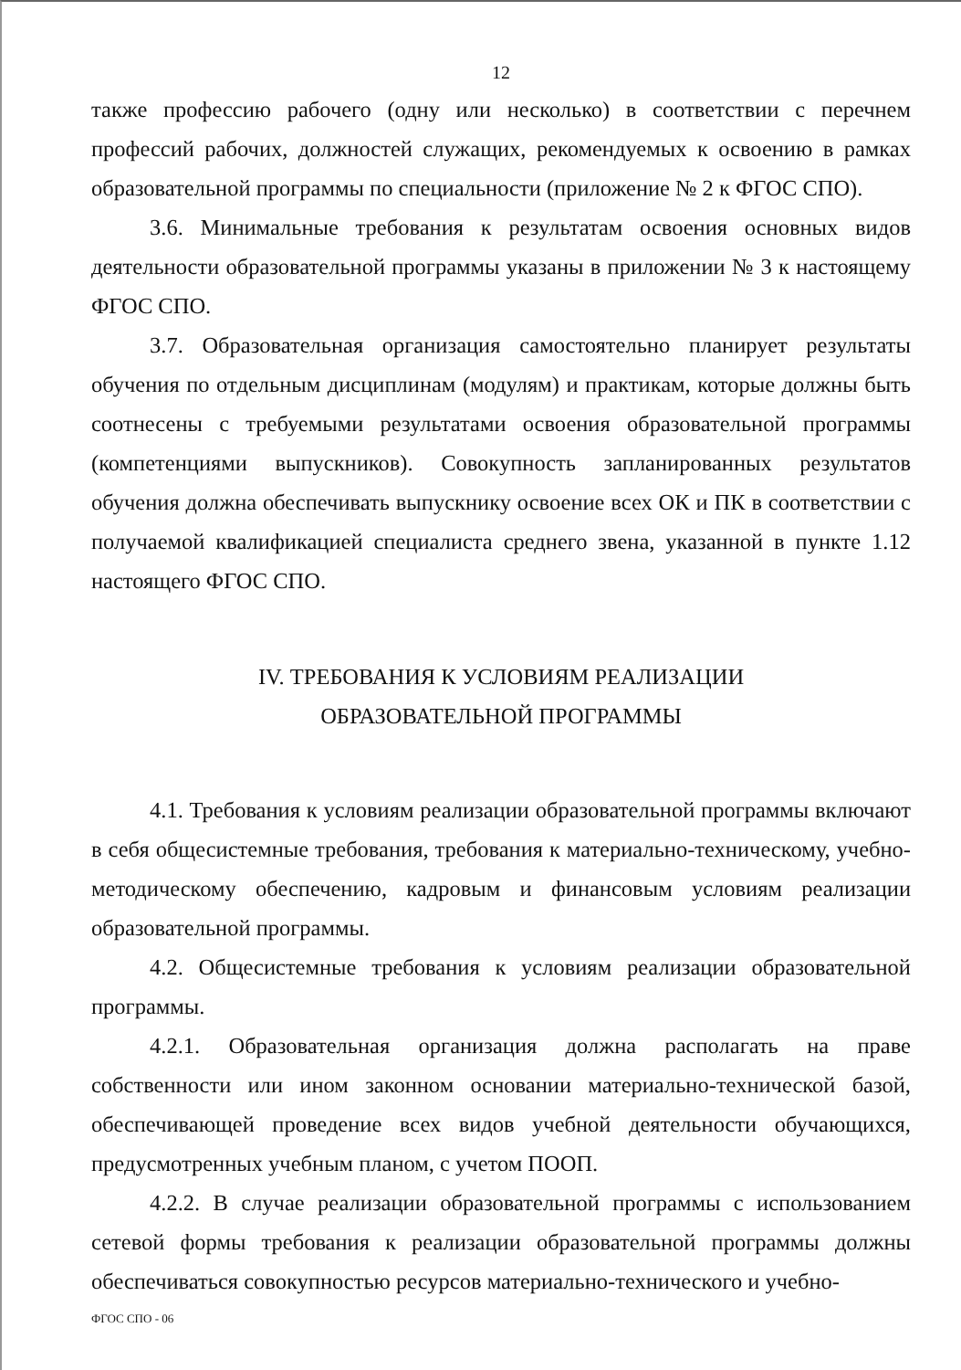12
также профессию рабочего (одну или несколько) в соответствии с перечнем профессий рабочих, должностей служащих, рекомендуемых к освоению в рамках образовательной программы по специальности (приложение № 2 к ФГОС СПО).
3.6. Минимальные требования к результатам освоения основных видов деятельности образовательной программы указаны в приложении № 3 к настоящему ФГОС СПО.
3.7. Образовательная организация самостоятельно планирует результаты обучения по отдельным дисциплинам (модулям) и практикам, которые должны быть соотнесены с требуемыми результатами освоения образовательной программы (компетенциями выпускников). Совокупность запланированных результатов обучения должна обеспечивать выпускнику освоение всех ОК и ПК в соответствии с получаемой квалификацией специалиста среднего звена, указанной в пункте 1.12 настоящего ФГОС СПО.
IV. ТРЕБОВАНИЯ К УСЛОВИЯМ РЕАЛИЗАЦИИ
ОБРАЗОВАТЕЛЬНОЙ ПРОГРАММЫ
4.1. Требования к условиям реализации образовательной программы включают в себя общесистемные требования, требования к материально-техническому, учебно-методическому обеспечению, кадровым и финансовым условиям реализации образовательной программы.
4.2. Общесистемные требования к условиям реализации образовательной программы.
4.2.1. Образовательная организация должна располагать на праве собственности или ином законном основании материально-технической базой, обеспечивающей проведение всех видов учебной деятельности обучающихся, предусмотренных учебным планом, с учетом ПООП.
4.2.2. В случае реализации образовательной программы с использованием сетевой формы требования к реализации образовательной программы должны обеспечиваться совокупностью ресурсов материально-технического и учебно-
ФГОС СПО - 06